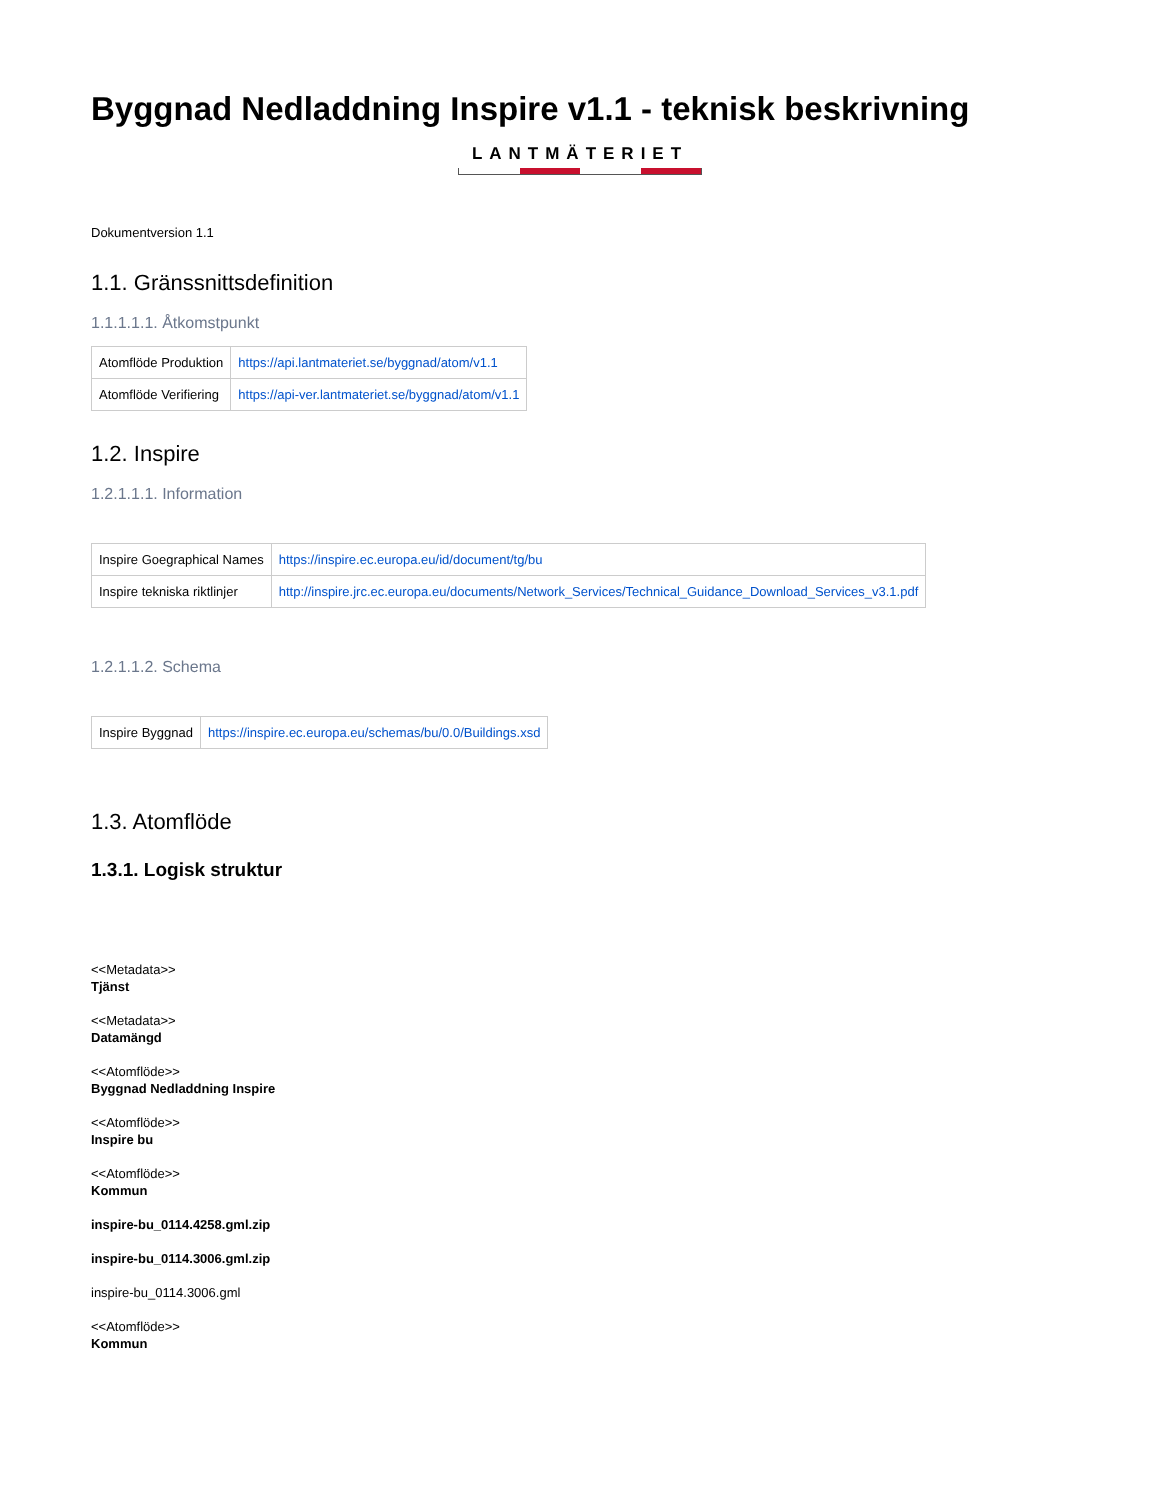Byggnad Nedladdning Inspire v1.1 - teknisk beskrivning
LANTMÄTERIET
Dokumentversion 1.1
1.1. Gränssnittsdefinition
1.1.1.1.1. Åtkomstpunkt
| Atomflöde Produktion | https://api.lantmateriet.se/byggnad/atom/v1.1 |
| Atomflöde Verifiering | https://api-ver.lantmateriet.se/byggnad/atom/v1.1 |
1.2. Inspire
1.2.1.1.1. Information
| Inspire Goegraphical Names | https://inspire.ec.europa.eu/id/document/tg/bu |
| Inspire tekniska riktlinjer | http://inspire.jrc.ec.europa.eu/documents/Network_Services/Technical_Guidance_Download_Services_v3.1.pdf |
1.2.1.1.2. Schema
| Inspire Byggnad | https://inspire.ec.europa.eu/schemas/bu/0.0/Buildings.xsd |
1.3. Atomflöde
1.3.1. Logisk struktur
<<Metadata>>
Tjänst
<<Metadata>>
Datamängd
<<Atomflöde>>
Byggnad Nedladdning Inspire
<<Atomflöde>>
Inspire bu
<<Atomflöde>>
Kommun
inspire-bu_0114.4258.gml.zip
inspire-bu_0114.3006.gml.zip
inspire-bu_0114.3006.gml
<<Atomflöde>>
Kommun